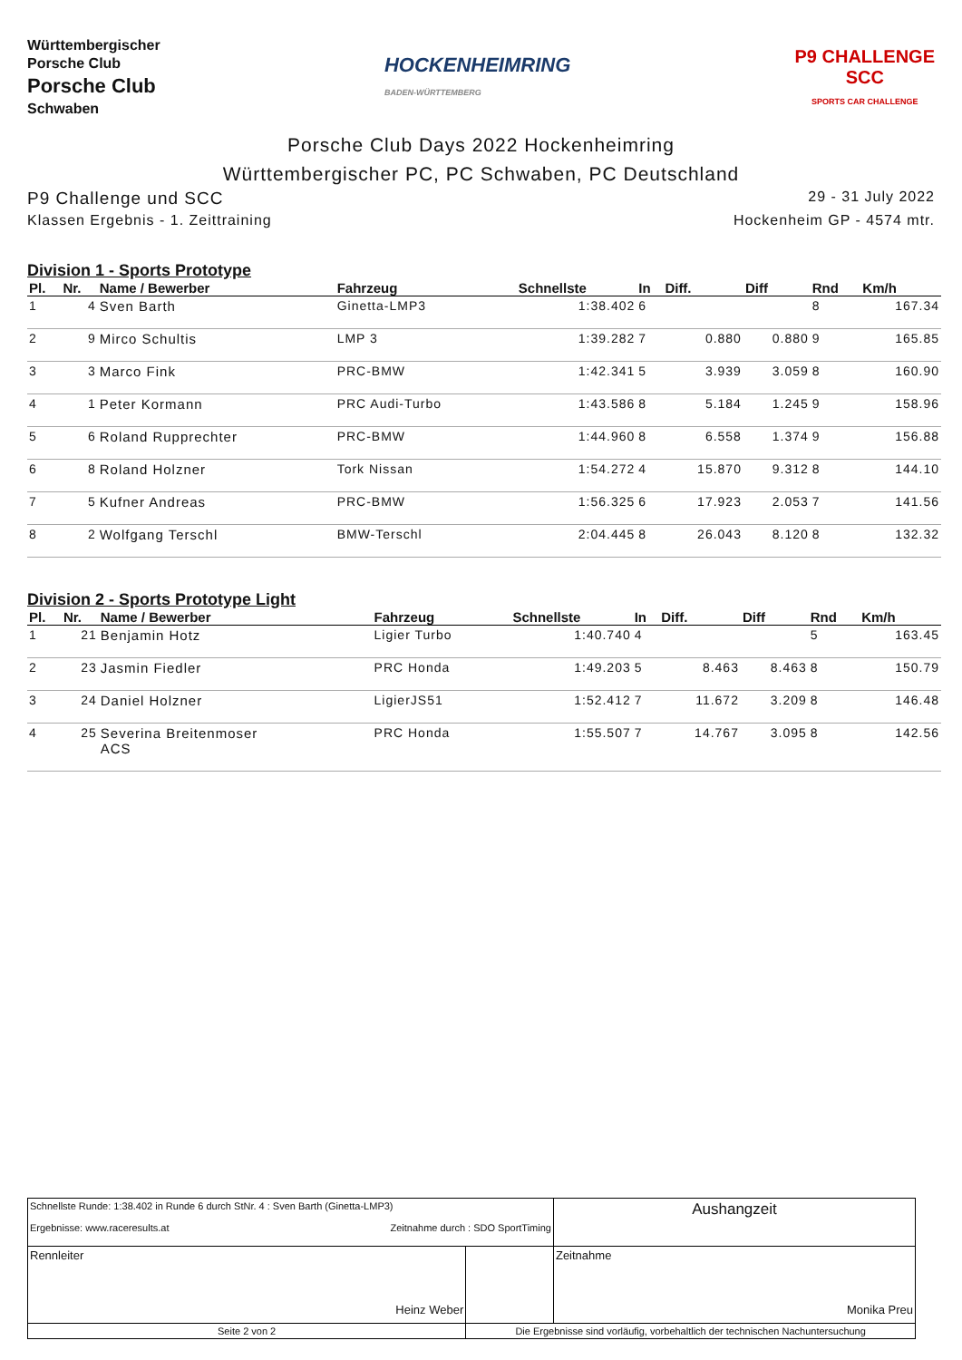Württembergischer
Porsche Club
Porsche Club
Schwaben
HOCKENHEIMRING
BADEN-WÜRTTEMBERG
P9 CHALLENGE
SCC
SPORTS CAR CHALLENGE
Porsche Club Days 2022 Hockenheimring
Württembergischer PC, PC Schwaben, PC Deutschland
P9 Challenge und SCC 29 - 31 July 2022
Klassen Ergebnis - 1. Zeittraining Hockenheim GP - 4574 mtr.
Division 1 - Sports Prototype
| Pl. | Nr. | Name / Bewerber | Fahrzeug | Schnellste | In | Diff. | Diff | Rnd | Km/h |
| --- | --- | --- | --- | --- | --- | --- | --- | --- | --- |
| 1 | 4 | Sven Barth | Ginetta-LMP3 | 1:38.402 | 6 | | | 8 | 167.34 |
| 2 | 9 | Mirco Schultis | LMP 3 | 1:39.282 | 7 | 0.880 | 0.880 | 9 | 165.85 |
| 3 | 3 | Marco Fink | PRC-BMW | 1:42.341 | 5 | 3.939 | 3.059 | 8 | 160.90 |
| 4 | 1 | Peter Kormann | PRC Audi-Turbo | 1:43.586 | 8 | 5.184 | 1.245 | 9 | 158.96 |
| 5 | 6 | Roland Rupprechter | PRC-BMW | 1:44.960 | 8 | 6.558 | 1.374 | 9 | 156.88 |
| 6 | 8 | Roland Holzner | Tork Nissan | 1:54.272 | 4 | 15.870 | 9.312 | 8 | 144.10 |
| 7 | 5 | Kufner Andreas | PRC-BMW | 1:56.325 | 6 | 17.923 | 2.053 | 7 | 141.56 |
| 8 | 2 | Wolfgang Terschl | BMW-Terschl | 2:04.445 | 8 | 26.043 | 8.120 | 8 | 132.32 |
Division 2 - Sports Prototype Light
| Pl. | Nr. | Name / Bewerber | Fahrzeug | Schnellste | In | Diff. | Diff | Rnd | Km/h |
| --- | --- | --- | --- | --- | --- | --- | --- | --- | --- |
| 1 | 21 | Benjamin Hotz | Ligier Turbo | 1:40.740 | 4 | | | 5 | 163.45 |
| 2 | 23 | Jasmin Fiedler | PRC Honda | 1:49.203 | 5 | 8.463 | 8.463 | 8 | 150.79 |
| 3 | 24 | Daniel Holzner | LigierJS51 | 1:52.412 | 7 | 11.672 | 3.209 | 8 | 146.48 |
| 4 | 25 | Severina Breitenmoser ACS | PRC Honda | 1:55.507 | 7 | 14.767 | 3.095 | 8 | 142.56 |
| Schnellste Runde: 1:38.402 in Runde 6 durch StNr. 4 : Sven Barth (Ginetta-LMP3) Ergebnisse: www.raceresults.at Zeitnahme durch : SDO SportTiming | | | Aushangzeit |
| Rennleiter Heinz Weber | | | Zeitnahme Monika Preu |
| Seite 2 von 2 | Die Ergebnisse sind vorläufig, vorbehaltlich der technischen Nachuntersuchung | | |